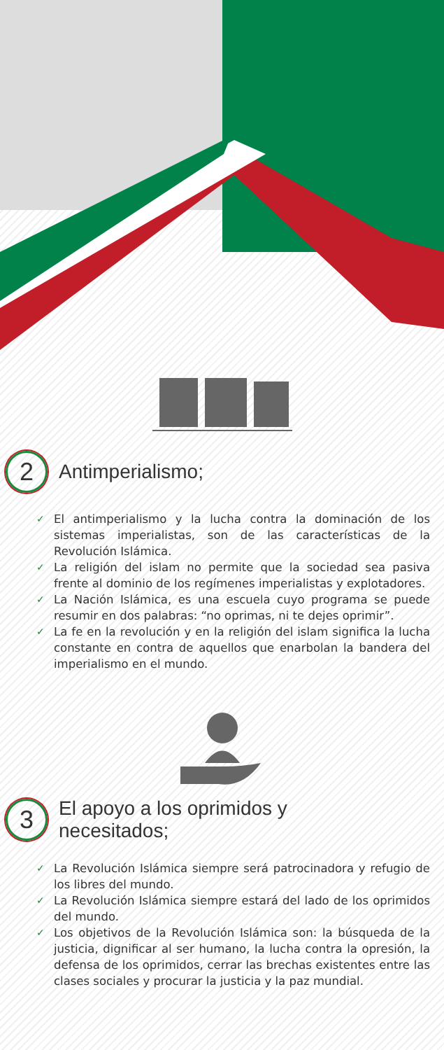2 Antimperialismo;
✓ El antimperialismo y la lucha contra la dominación de los sistemas imperialistas, son de las características de la Revolución Islámica.
✓ La religión del islam no permite que la sociedad sea pasiva frente al dominio de los regímenes imperialistas y explotadores.
✓ La Nación Islámica, es una escuela cuyo programa se puede resumir en dos palabras: “no oprimas, ni te dejes oprimir”.
✓ La fe en la revolución y en la religión del islam significa la lucha constante en contra de aquellos que enarbolan la bandera del imperialismo en el mundo.
3 El apoyo a los oprimidos y
necesitados;
✓ La Revolución Islámica siempre será patrocinadora y refugio de los libres del mundo.
✓ La Revolución Islámica siempre estará del lado de los oprimidos del mundo.
✓ Los objetivos de la Revolución Islámica son: la búsqueda de la justicia, dignificar al ser humano, la lucha contra la opresión, la defensa de los oprimidos, cerrar las brechas existentes entre las clases sociales y procurar la justicia y la paz mundial.